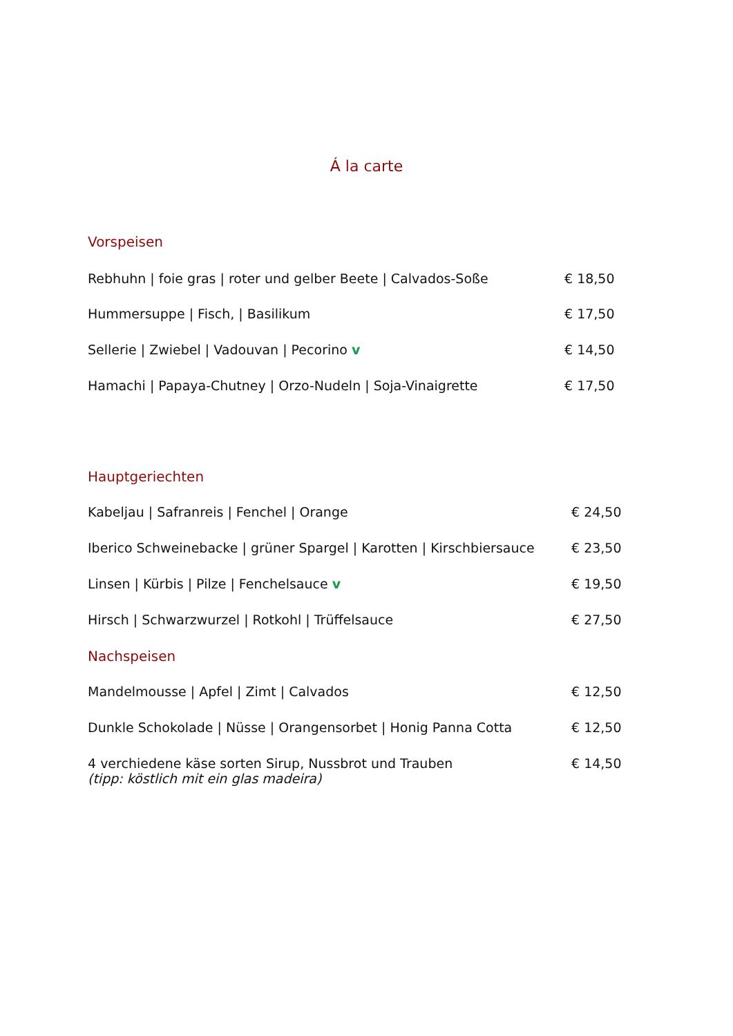Á la carte
Vorspeisen
Rebhuhn | foie gras | roter und gelber Beete | Calvados-Soße € 18,50
Hummersuppe | Fisch, | Basilikum € 17,50
Sellerie | Zwiebel | Vadouvan | Pecorino v € 14,50
Hamachi | Papaya-Chutney | Orzo-Nudeln | Soja-Vinaigrette € 17,50
Hauptgeriechten
Kabeljau | Safranreis | Fenchel | Orange € 24,50
Iberico Schweinebacke | grüner Spargel | Karotten | Kirschbiersauce € 23,50
Linsen | Kürbis | Pilze | Fenchelsauce v € 19,50
Hirsch | Schwarzwurzel | Rotkohl | Trüffelsauce € 27,50
Nachspeisen
Mandelmousse | Apfel | Zimt | Calvados € 12,50
Dunkle Schokolade | Nüsse | Orangensorbet | Honig Panna Cotta € 12,50
4 verchiedene käse sorten Sirup, Nussbrot und Trauben
(tipp: köstlich mit ein glas madeira) € 14,50